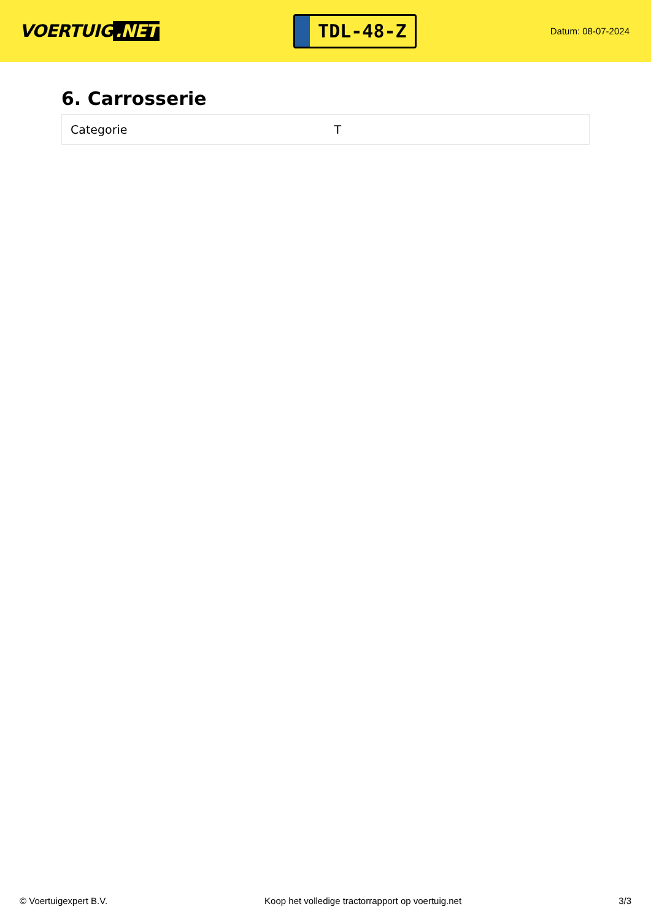VOERTUIG.NET
TDL-48-Z
Datum: 08-07-2024
6. Carrosserie
| Categorie | T |
© Voertuigexpert B.V. Koop het volledige tractorrapport op voertuig.net 3/3